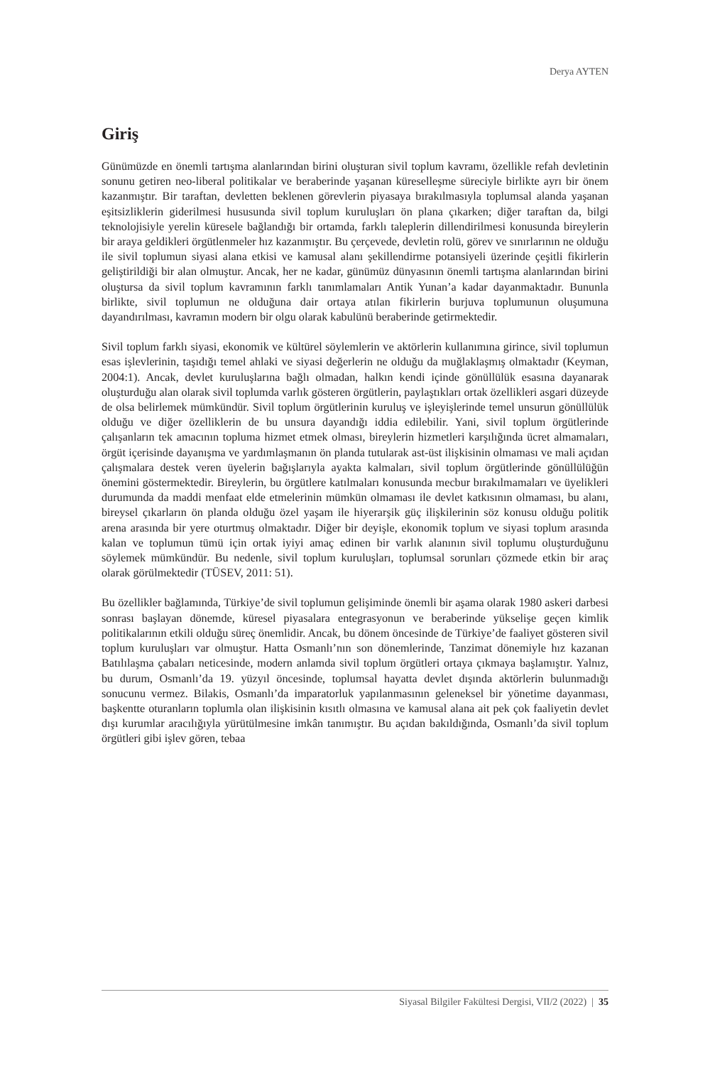Derya AYTEN
Giriş
Günümüzde en önemli tartışma alanlarından birini oluşturan sivil toplum kavramı, özellikle refah devletinin sonunu getiren neo-liberal politikalar ve beraberinde yaşanan küreselleşme süreciyle birlikte ayrı bir önem kazanmıştır. Bir taraftan, devletten beklenen görevlerin piyasaya bırakılmasıyla toplumsal alanda yaşanan eşitsizliklerin giderilmesi hususunda sivil toplum kuruluşları ön plana çıkarken; diğer taraftan da, bilgi teknolojisiyle yerelin küresele bağlandığı bir ortamda, farklı taleplerin dillendirilmesi konusunda bireylerin bir araya geldikleri örgütlenmeler hız kazanmıştır. Bu çerçevede, devletin rolü, görev ve sınırlarının ne olduğu ile sivil toplumun siyasi alana etkisi ve kamusal alanı şekillendirme potansiyeli üzerinde çeşitli fikirlerin geliştirildiği bir alan olmuştur. Ancak, her ne kadar, günümüz dünyasının önemli tartışma alanlarından birini oluştursa da sivil toplum kavramının farklı tanımlamaları Antik Yunan’a kadar dayanmaktadır. Bununla birlikte, sivil toplumun ne olduğuna dair ortaya atılan fikirlerin burjuva toplumunun oluşumuna dayandırılması, kavramın modern bir olgu olarak kabulünü beraberinde getirmektedir.
Sivil toplum farklı siyasi, ekonomik ve kültürel söylemlerin ve aktörlerin kullanımına girince, sivil toplumun esas işlevlerinin, taşıdığı temel ahlaki ve siyasi değerlerin ne olduğu da muğlaklaşmış olmaktadır (Keyman, 2004:1). Ancak, devlet kuruluşlarına bağlı olmadan, halkın kendi içinde gönüllülük esasına dayanarak oluşturduğu alan olarak sivil toplumda varlık gösteren örgütlerin, paylaştıkları ortak özellikleri asgari düzeyde de olsa belirlemek mümkündür. Sivil toplum örgütlerinin kuruluş ve işleyişlerinde temel unsurun gönüllülük olduğu ve diğer özelliklerin de bu unsura dayandığı iddia edilebilir. Yani, sivil toplum örgütlerinde çalışanların tek amacının topluma hizmet etmek olması, bireylerin hizmetleri karşılığında ücret almamaları, örgüt içerisinde dayanışma ve yardımlaşmanın ön planda tutularak ast-üst ilişkisinin olmaması ve mali açıdan çalışmalara destek veren üyelerin bağışlarıyla ayakta kalmaları, sivil toplum örgütlerinde gönüllülüğün önemini göstermektedir. Bireylerin, bu örgütlere katılmaları konusunda mecbur bırakılmamaları ve üyelikleri durumunda da maddi menfaat elde etmelerinin mümkün olmaması ile devlet katkısının olmaması, bu alanı, bireysel çıkarların ön planda olduğu özel yaşam ile hiyerarşik güç ilişkilerinin söz konusu olduğu politik arena arasında bir yere oturtmuş olmaktadır. Diğer bir deyişle, ekonomik toplum ve siyasi toplum arasında kalan ve toplumun tümü için ortak iyiyi amaç edinen bir varlık alanının sivil toplumu oluşturduğunu söylemek mümkündür. Bu nedenle, sivil toplum kuruluşları, toplumsal sorunları çözmede etkin bir araç olarak görülmektedir (TÜSEV, 2011: 51).
Bu özellikler bağlamında, Türkiye’de sivil toplumun gelişiminde önemli bir aşama olarak 1980 askeri darbesi sonrası başlayan dönemde, küresel piyasalara entegrasyonun ve beraberinde yükselişe geçen kimlik politikalarının etkili olduğu süreç önemlidir. Ancak, bu dönem öncesinde de Türkiye’de faaliyet gösteren sivil toplum kuruluşları var olmuştur. Hatta Osmanlı’nın son dönemlerinde, Tanzimat dönemiyle hız kazanan Batılılaşma çabaları neticesinde, modern anlamda sivil toplum örgütleri ortaya çıkmaya başlamıştır. Yalnız, bu durum, Osmanlı’da 19. yüzyıl öncesinde, toplumsal hayatta devlet dışında aktörlerin bulunmadığı sonucunu vermez. Bilakis, Osmanlı’da imparatorluk yapılanmasının geleneksel bir yönetime dayanması, başkentte oturanların toplumla olan ilişkisinin kısıtlı olmasına ve kamusal alana ait pek çok faaliyetin devlet dışı kurumlar aracılığıyla yürütülmesine imkân tanımıştır. Bu açıdan bakıldığında, Osmanlı’da sivil toplum örgütleri gibi işlev gören, tebaa
Siyasal Bilgiler Fakültesi Dergisi, VII/2 (2022) | 35